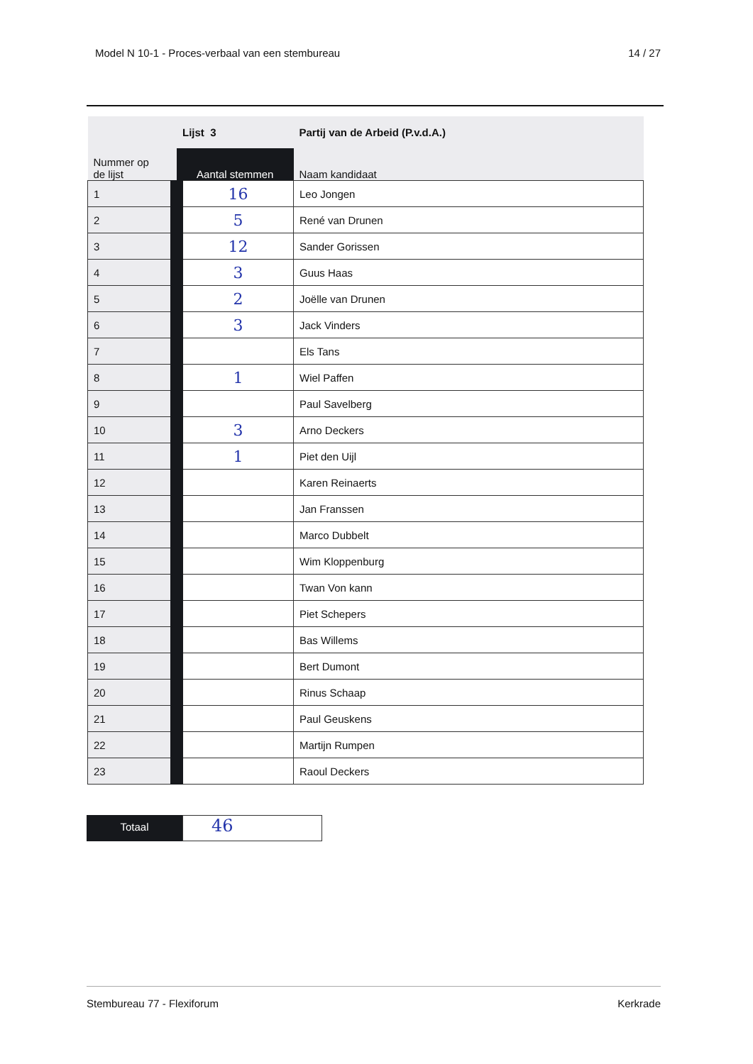Model N 10-1 - Proces-verbaal van een stembureau 14 / 27
| Nummer op de lijst | Lijst 3 | Partij van de Arbeid (P.v.d.A.) |
| --- | --- | --- |
| | Aantal stemmen | Naam kandidaat |
| 1 | 16 | Leo Jongen |
| 2 | 5 | René van Drunen |
| 3 | 12 | Sander Gorissen |
| 4 | 3 | Guus Haas |
| 5 | 2 | Joëlle van Drunen |
| 6 | 3 | Jack Vinders |
| 7 | | Els Tans |
| 8 | 1 | Wiel Paffen |
| 9 | | Paul Savelberg |
| 10 | 3 | Arno Deckers |
| 11 | 1 | Piet den Uijl |
| 12 | | Karen Reinaerts |
| 13 | | Jan Franssen |
| 14 | | Marco Dubbelt |
| 15 | | Wim Kloppenburg |
| 16 | | Twan Von kann |
| 17 | | Piet Schepers |
| 18 | | Bas Willems |
| 19 | | Bert Dumont |
| 20 | | Rinus Schaap |
| 21 | | Paul Geuskens |
| 22 | | Martijn Rumpen |
| 23 | | Raoul Deckers |
Totaal
46
Stembureau 77 - Flexiforum Kerkrade